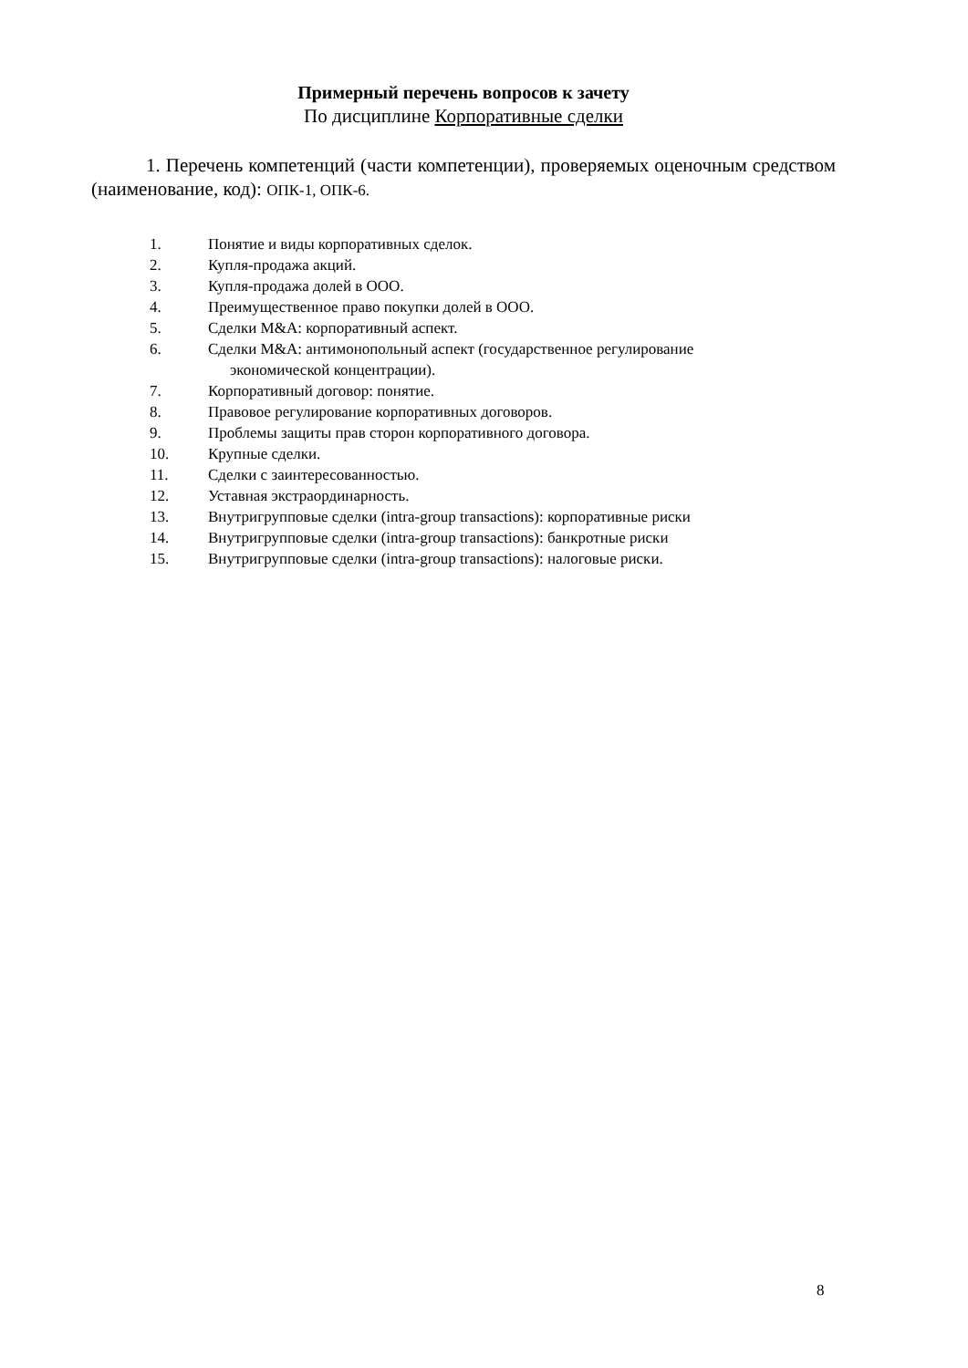Примерный перечень вопросов к зачету
По дисциплине Корпоративные сделки
1. Перечень компетенций (части компетенции), проверяемых оценочным средством (наименование, код): ОПК-1, ОПК-6.
1. Понятие и виды корпоративных сделок.
2. Купля-продажа акций.
3. Купля-продажа долей в ООО.
4. Преимущественное право покупки долей в ООО.
5. Сделки M&A: корпоративный аспект.
6. Сделки M&A: антимонопольный аспект (государственное регулирование
экономической концентрации).
7. Корпоративный договор: понятие.
8. Правовое регулирование корпоративных договоров.
9. Проблемы защиты прав сторон корпоративного договора.
10. Крупные сделки.
11. Сделки с заинтересованностью.
12. Уставная экстраординарность.
13. Внутригрупповые сделки (intra-group transactions): корпоративные риски
14. Внутригрупповые сделки (intra-group transactions): банкротные риски
15. Внутригрупповые сделки (intra-group transactions): налоговые риски.
8